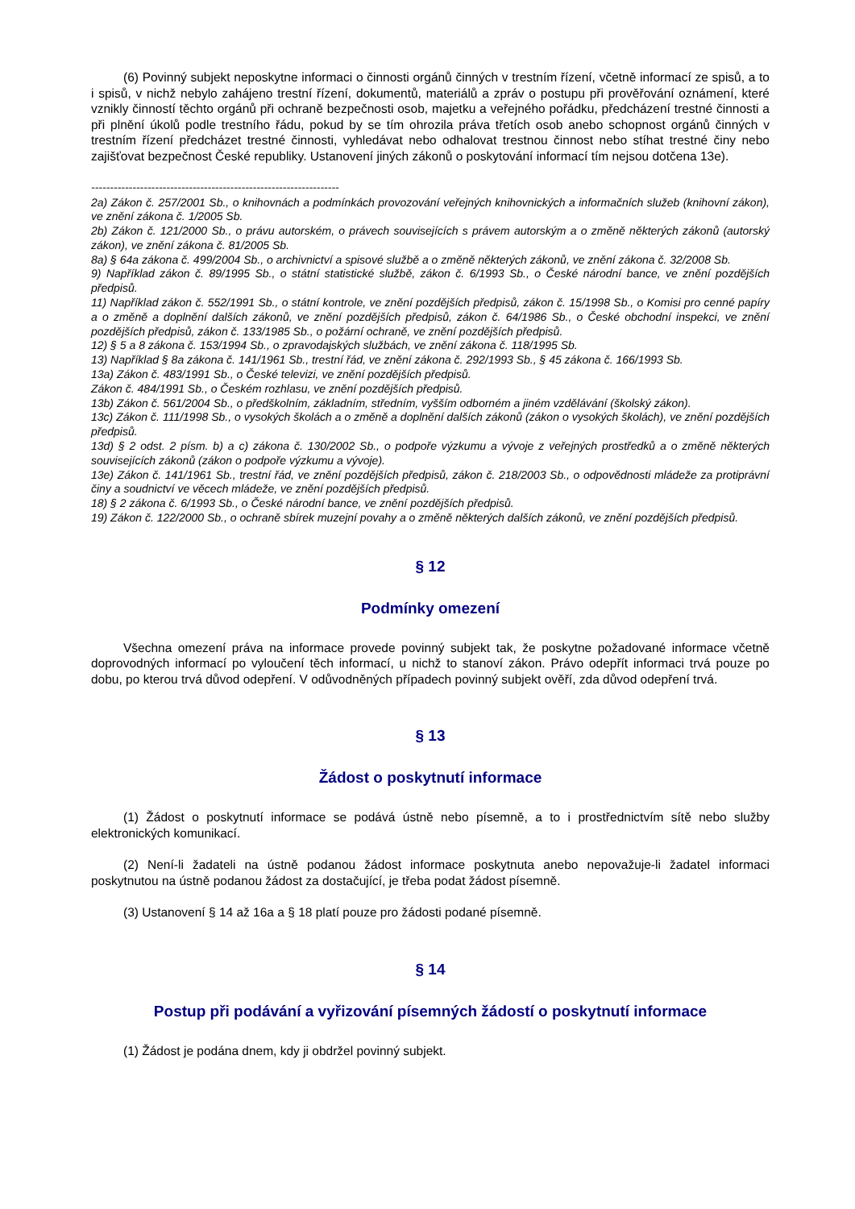(6) Povinný subjekt neposkytne informaci o činnosti orgánů činných v trestním řízení, včetně informací ze spisů, a to i spisů, v nichž nebylo zahájeno trestní řízení, dokumentů, materiálů a zpráv o postupu při prověřování oznámení, které vznikly činností těchto orgánů při ochraně bezpečnosti osob, majetku a veřejného pořádku, předcházení trestné činnosti a při plnění úkolů podle trestního řádu, pokud by se tím ohrozila práva třetích osob anebo schopnost orgánů činných v trestním řízení předcházet trestné činnosti, vyhledávat nebo odhalovat trestnou činnost nebo stíhat trestné činy nebo zajišťovat bezpečnost České republiky. Ustanovení jiných zákonů o poskytování informací tím nejsou dotčena 13e).
------------------------------------------------------------------
2a) Zákon č. 257/2001 Sb., o knihovnách a podmínkách provozování veřejných knihovnických a informačních služeb (knihovní zákon), ve znění zákona č. 1/2005 Sb.
2b) Zákon č. 121/2000 Sb., o právu autorském, o právech souvisejících s právem autorským a o změně některých zákonů (autorský zákon), ve znění zákona č. 81/2005 Sb.
8a) § 64a zákona č. 499/2004 Sb., o archivnictví a spisové službě a o změně některých zákonů, ve znění zákona č. 32/2008 Sb.
9) Například zákon č. 89/1995 Sb., o státní statistické službě, zákon č. 6/1993 Sb., o České národní bance, ve znění pozdějších předpisů.
11) Například zákon č. 552/1991 Sb., o státní kontrole, ve znění pozdějších předpisů, zákon č. 15/1998 Sb., o Komisi pro cenné papíry a o změně a doplnění dalších zákonů, ve znění pozdějších předpisů, zákon č. 64/1986 Sb., o České obchodní inspekci, ve znění pozdějších předpisů, zákon č. 133/1985 Sb., o požární ochraně, ve znění pozdějších předpisů.
12) § 5 a 8 zákona č. 153/1994 Sb., o zpravodajských službách, ve znění zákona č. 118/1995 Sb.
13) Například § 8a zákona č. 141/1961 Sb., trestní řád, ve znění zákona č. 292/1993 Sb., § 45 zákona č. 166/1993 Sb.
13a) Zákon č. 483/1991 Sb., o České televizi, ve znění pozdějších předpisů.
Zákon č. 484/1991 Sb., o Českém rozhlasu, ve znění pozdějších předpisů.
13b) Zákon č. 561/2004 Sb., o předškolním, základním, středním, vyšším odborném a jiném vzdělávání (školský zákon).
13c) Zákon č. 111/1998 Sb., o vysokých školách a o změně a doplnění dalších zákonů (zákon o vysokých školách), ve znění pozdějších předpisů.
13d) § 2 odst. 2 písm. b) a c) zákona č. 130/2002 Sb., o podpoře výzkumu a vývoje z veřejných prostředků a o změně některých souvisejících zákonů (zákon o podpoře výzkumu a vývoje).
13e) Zákon č. 141/1961 Sb., trestní řád, ve znění pozdějších předpisů, zákon č. 218/2003 Sb., o odpovědnosti mládeže za protiprávní činy a soudnictví ve věcech mládeže, ve znění pozdějších předpisů.
18) § 2 zákona č. 6/1993 Sb., o České národní bance, ve znění pozdějších předpisů.
19) Zákon č. 122/2000 Sb., o ochraně sbírek muzejní povahy a o změně některých dalších zákonů, ve znění pozdějších předpisů.
§ 12
Podmínky omezení
Všechna omezení práva na informace provede povinný subjekt tak, že poskytne požadované informace včetně doprovodných informací po vyloučení těch informací, u nichž to stanoví zákon. Právo odepřít informaci trvá pouze po dobu, po kterou trvá důvod odepření. V odůvodněných případech povinný subjekt ověří, zda důvod odepření trvá.
§ 13
Žádost o poskytnutí informace
(1) Žádost o poskytnutí informace se podává ústně nebo písemně, a to i prostřednictvím sítě nebo služby elektronických komunikací.
(2) Není-li žadateli na ústně podanou žádost informace poskytnuta anebo nepovažuje-li žadatel informaci poskytnutou na ústně podanou žádost za dostačující, je třeba podat žádost písemně.
(3) Ustanovení § 14 až 16a a § 18 platí pouze pro žádosti podané písemně.
§ 14
Postup při podávání a vyřizování písemných žádostí o poskytnutí informace
(1) Žádost je podána dnem, kdy ji obdržel povinný subjekt.